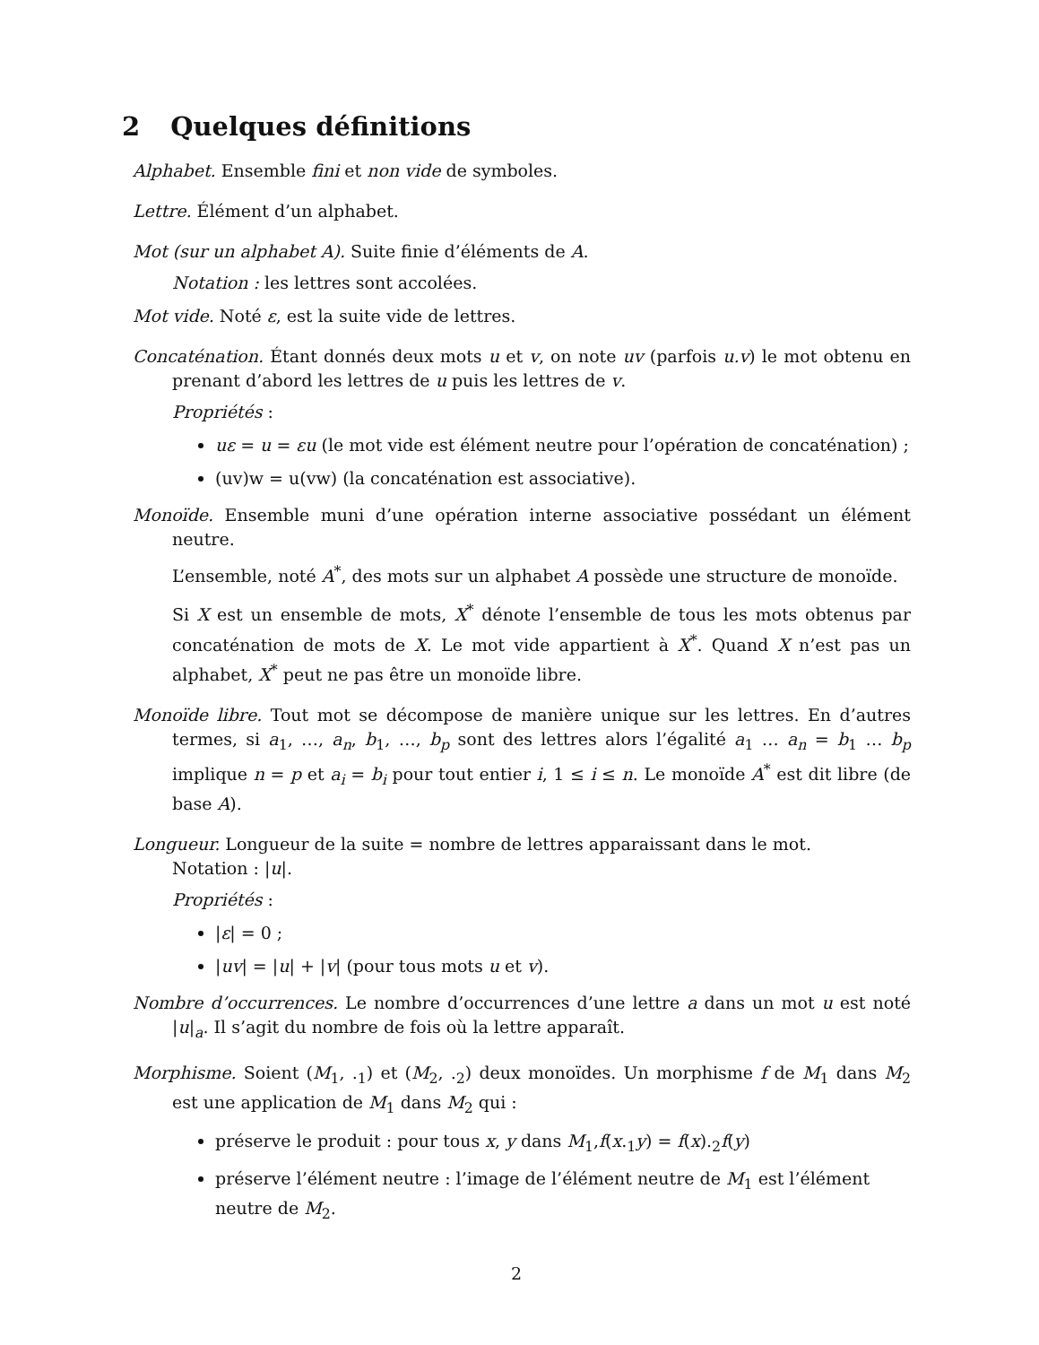2 Quelques définitions
Alphabet. Ensemble fini et non vide de symboles.
Lettre. Élément d’un alphabet.
Mot (sur un alphabet A). Suite finie d’éléments de A.
Notation : les lettres sont accolées.
Mot vide. Noté ε, est la suite vide de lettres.
Concaténation. Étant donnés deux mots u et v, on note uv (parfois u.v) le mot obtenu en prenant d’abord les lettres de u puis les lettres de v.
Propriétés :
uε = u = εu (le mot vide est élément neutre pour l’opération de concaténation) ;
(uv)w = u(vw) (la concaténation est associative).
Monoïde. Ensemble muni d’une opération interne associative possédant un élément neutre.
L’ensemble, noté A<sup>*</sup>, des mots sur un alphabet A possède une structure de monoïde.
Si X est un ensemble de mots, X<sup>*</sup> dénote l’ensemble de tous les mots obtenus par concaténation de mots de X. Le mot vide appartient à X<sup>*</sup>. Quand X n’est pas un alphabet, X<sup>*</sup> peut ne pas être un monoïde libre.
Monoïde libre. Tout mot se décompose de manière unique sur les lettres. En d’autres termes, si a<sub>1</sub>, …, a<sub>n</sub>, b<sub>1</sub>, …, b<sub>p</sub> sont des lettres alors l’égalité a<sub>1</sub> … a<sub>n</sub> = b<sub>1</sub> … b<sub>p</sub> implique n = p et a<sub>i</sub> = b<sub>i</sub> pour tout entier i, 1 ≤ i ≤ n. Le monoïde A<sup>*</sup> est dit libre (de base A).
Longueur. Longueur de la suite = nombre de lettres apparaissant dans le mot.
Notation : |u|.
Propriétés :
|ε| = 0 ;
|uv| = |u| + |v| (pour tous mots u et v).
Nombre d’occurrences. Le nombre d’occurrences d’une lettre a dans un mot u est noté |u|<sub>a</sub>. Il s’agit du nombre de fois où la lettre apparaît.
Morphisme. Soient (M<sub>1</sub>, .<sub>1</sub>) et (M<sub>2</sub>, .<sub>2</sub>) deux monoïdes. Un morphisme f de M<sub>1</sub> dans M<sub>2</sub> est une application de M<sub>1</sub> dans M<sub>2</sub> qui :
préserve le produit : pour tous x, y dans M<sub>1</sub>,f(x.<sub>1</sub>y) = f(x).<sub>2</sub>f(y)
préserve l’élément neutre : l’image de l’élément neutre de M<sub>1</sub> est l’élément neutre de M<sub>2</sub>.
2